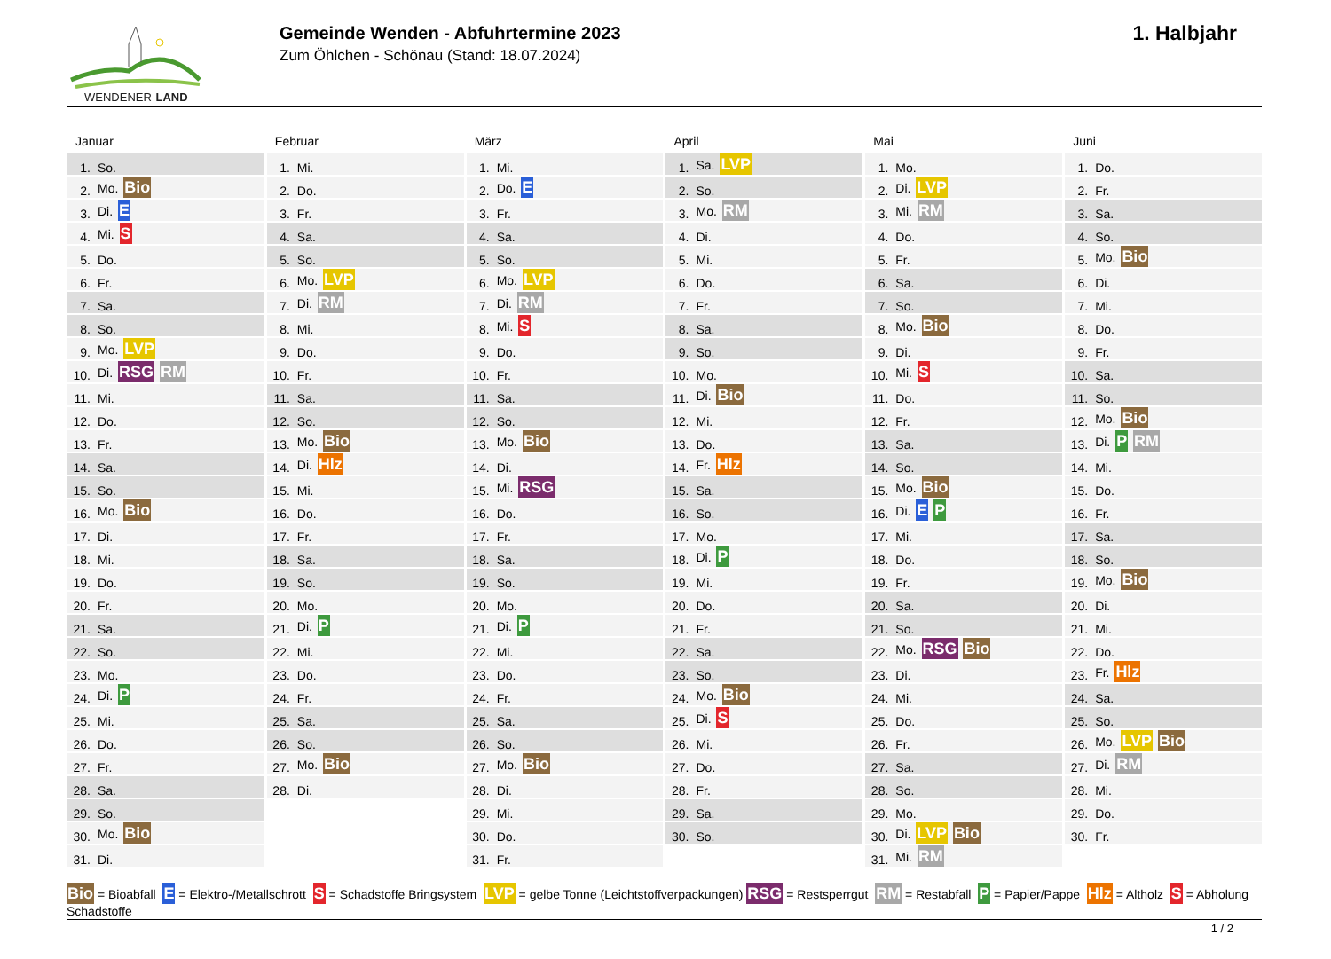WENDENER LAND
Gemeinde Wenden - Abfuhrtermine 2023
Zum Öhlchen - Schönau (Stand: 18.07.2024)
1. Halbjahr
Januar
| 1. | So. |
| 2. | Mo. Bio |
| 3. | Di. E |
| 4. | Mi. S |
| 5. | Do. |
| 6. | Fr. |
| 7. | Sa. |
| 8. | So. |
| 9. | Mo. LVP |
| 10. | Di. RSG RM |
| 11. | Mi. |
| 12. | Do. |
| 13. | Fr. |
| 14. | Sa. |
| 15. | So. |
| 16. | Mo. Bio |
| 17. | Di. |
| 18. | Mi. |
| 19. | Do. |
| 20. | Fr. |
| 21. | Sa. |
| 22. | So. |
| 23. | Mo. |
| 24. | Di. P |
| 25. | Mi. |
| 26. | Do. |
| 27. | Fr. |
| 28. | Sa. |
| 29. | So. |
| 30. | Mo. Bio |
| 31. | Di. |
Februar
| 1. | Mi. |
| 2. | Do. |
| 3. | Fr. |
| 4. | Sa. |
| 5. | So. |
| 6. | Mo. LVP |
| 7. | Di. RM |
| 8. | Mi. |
| 9. | Do. |
| 10. | Fr. |
| 11. | Sa. |
| 12. | So. |
| 13. | Mo. Bio |
| 14. | Di. Hlz |
| 15. | Mi. |
| 16. | Do. |
| 17. | Fr. |
| 18. | Sa. |
| 19. | So. |
| 20. | Mo. |
| 21. | Di. P |
| 22. | Mi. |
| 23. | Do. |
| 24. | Fr. |
| 25. | Sa. |
| 26. | So. |
| 27. | Mo. Bio |
| 28. | Di. |
März
| 1. | Mi. |
| 2. | Do. E |
| 3. | Fr. |
| 4. | Sa. |
| 5. | So. |
| 6. | Mo. LVP |
| 7. | Di. RM |
| 8. | Mi. S |
| 9. | Do. |
| 10. | Fr. |
| 11. | Sa. |
| 12. | So. |
| 13. | Mo. Bio |
| 14. | Di. |
| 15. | Mi. RSG |
| 16. | Do. |
| 17. | Fr. |
| 18. | Sa. |
| 19. | So. |
| 20. | Mo. |
| 21. | Di. P |
| 22. | Mi. |
| 23. | Do. |
| 24. | Fr. |
| 25. | Sa. |
| 26. | So. |
| 27. | Mo. Bio |
| 28. | Di. |
| 29. | Mi. |
| 30. | Do. |
| 31. | Fr. |
April
| 1. | Sa. LVP |
| 2. | So. |
| 3. | Mo. RM |
| 4. | Di. |
| 5. | Mi. |
| 6. | Do. |
| 7. | Fr. |
| 8. | Sa. |
| 9. | So. |
| 10. | Mo. |
| 11. | Di. Bio |
| 12. | Mi. |
| 13. | Do. |
| 14. | Fr. Hlz |
| 15. | Sa. |
| 16. | So. |
| 17. | Mo. |
| 18. | Di. P |
| 19. | Mi. |
| 20. | Do. |
| 21. | Fr. |
| 22. | Sa. |
| 23. | So. |
| 24. | Mo. Bio |
| 25. | Di. S |
| 26. | Mi. |
| 27. | Do. |
| 28. | Fr. |
| 29. | Sa. |
| 30. | So. |
Mai
| 1. | Mo. |
| 2. | Di. LVP |
| 3. | Mi. RM |
| 4. | Do. |
| 5. | Fr. |
| 6. | Sa. |
| 7. | So. |
| 8. | Mo. Bio |
| 9. | Di. |
| 10. | Mi. S |
| 11. | Do. |
| 12. | Fr. |
| 13. | Sa. |
| 14. | So. |
| 15. | Mo. Bio |
| 16. | Di. E P |
| 17. | Mi. |
| 18. | Do. |
| 19. | Fr. |
| 20. | Sa. |
| 21. | So. |
| 22. | Mo. RSG Bio |
| 23. | Di. |
| 24. | Mi. |
| 25. | Do. |
| 26. | Fr. |
| 27. | Sa. |
| 28. | So. |
| 29. | Mo. |
| 30. | Di. LVP Bio |
| 31. | Mi. RM |
Juni
| 1. | Do. |
| 2. | Fr. |
| 3. | Sa. |
| 4. | So. |
| 5. | Mo. Bio |
| 6. | Di. |
| 7. | Mi. |
| 8. | Do. |
| 9. | Fr. |
| 10. | Sa. |
| 11. | So. |
| 12. | Mo. Bio |
| 13. | Di. P RM |
| 14. | Mi. |
| 15. | Do. |
| 16. | Fr. |
| 17. | Sa. |
| 18. | So. |
| 19. | Mo. Bio |
| 20. | Di. |
| 21. | Mi. |
| 22. | Do. |
| 23. | Fr. Hlz |
| 24. | Sa. |
| 25. | So. |
| 26. | Mo. LVP Bio |
| 27. | Di. RM |
| 28. | Mi. |
| 29. | Do. |
| 30. | Fr. |
Bio = Bioabfall E = Elektro-/Metallschrott S = Schadstoffe Bringsystem LVP = gelbe Tonne (Leichtstoffverpackungen) RSG = Restsperrgut RM = Restabfall P = Papier/Pappe Hlz = Altholz S = Abholung Schadstoffe
1 / 2